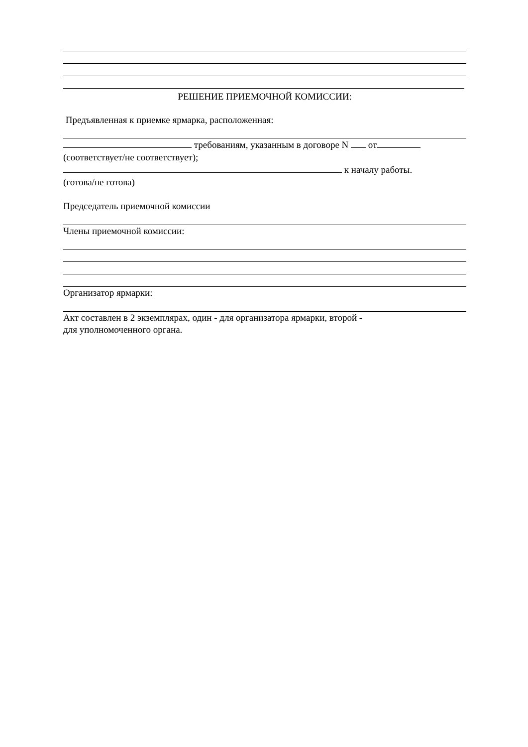РЕШЕНИЕ ПРИЕМОЧНОЙ КОМИССИИ:
Предъявленная к приемке ярмарка, расположенная:
требованиям, указанным в договоре N от
(соответствует/не соответствует);
к началу работы.
(готова/не готова)
Председатель приемочной комиссии
Члены приемочной комиссии:
Организатор ярмарки:
Акт составлен в 2 экземплярах, один - для организатора ярмарки, второй -
для уполномоченного органа.